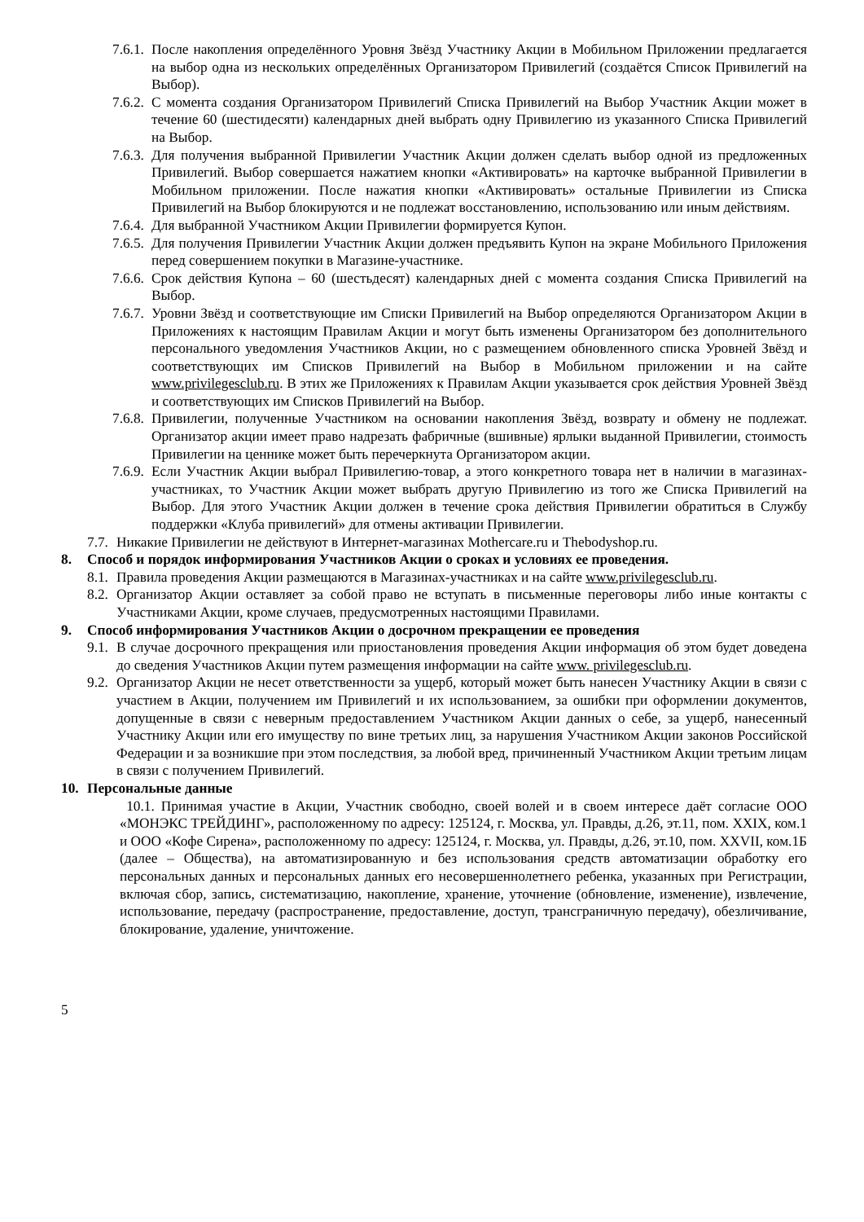7.6.1. После накопления определённого Уровня Звёзд Участнику Акции в Мобильном Приложении предлагается на выбор одна из нескольких определённых Организатором Привилегий (создаётся Список Привилегий на Выбор).
7.6.2. С момента создания Организатором Привилегий Списка Привилегий на Выбор Участник Акции может в течение 60 (шестидесяти) календарных дней выбрать одну Привилегию из указанного Списка Привилегий на Выбор.
7.6.3. Для получения выбранной Привилегии Участник Акции должен сделать выбор одной из предложенных Привилегий. Выбор совершается нажатием кнопки «Активировать» на карточке выбранной Привилегии в Мобильном приложении. После нажатия кнопки «Активировать» остальные Привилегии из Списка Привилегий на Выбор блокируются и не подлежат восстановлению, использованию или иным действиям.
7.6.4. Для выбранной Участником Акции Привилегии формируется Купон.
7.6.5. Для получения Привилегии Участник Акции должен предъявить Купон на экране Мобильного Приложения перед совершением покупки в Магазине-участнике.
7.6.6. Срок действия Купона – 60 (шестьдесят) календарных дней с момента создания Списка Привилегий на Выбор.
7.6.7. Уровни Звёзд и соответствующие им Списки Привилегий на Выбор определяются Организатором Акции в Приложениях к настоящим Правилам Акции и могут быть изменены Организатором без дополнительного персонального уведомления Участников Акции, но с размещением обновленного списка Уровней Звёзд и соответствующих им Списков Привилегий на Выбор в Мобильном приложении и на сайте www.privilegesclub.ru. В этих же Приложениях к Правилам Акции указывается срок действия Уровней Звёзд и соответствующих им Списков Привилегий на Выбор.
7.6.8. Привилегии, полученные Участником на основании накопления Звёзд, возврату и обмену не подлежат. Организатор акции имеет право надрезать фабричные (вшивные) ярлыки выданной Привилегии, стоимость Привилегии на ценнике может быть перечеркнута Организатором акции.
7.6.9. Если Участник Акции выбрал Привилегию-товар, а этого конкретного товара нет в наличии в магазинах-участниках, то Участник Акции может выбрать другую Привилегию из того же Списка Привилегий на Выбор. Для этого Участник Акции должен в течение срока действия Привилегии обратиться в Службу поддержки «Клуба привилегий» для отмены активации Привилегии.
7.7. Никакие Привилегии не действуют в Интернет-магазинах Mothercare.ru и Thebodyshop.ru.
8. Способ и порядок информирования Участников Акции о сроках и условиях ее проведения.
8.1. Правила проведения Акции размещаются в Магазинах-участниках и на сайте www.privilegesclub.ru.
8.2. Организатор Акции оставляет за собой право не вступать в письменные переговоры либо иные контакты с Участниками Акции, кроме случаев, предусмотренных настоящими Правилами.
9. Способ информирования Участников Акции о досрочном прекращении ее проведения
9.1. В случае досрочного прекращения или приостановления проведения Акции информация об этом будет доведена до сведения Участников Акции путем размещения информации на сайте www. privilegesclub.ru.
9.2. Организатор Акции не несет ответственности за ущерб, который может быть нанесен Участнику Акции в связи с участием в Акции, получением им Привилегий и их использованием, за ошибки при оформлении документов, допущенные в связи с неверным предоставлением Участником Акции данных о себе, за ущерб, нанесенный Участнику Акции или его имуществу по вине третьих лиц, за нарушения Участником Акции законов Российской Федерации и за возникшие при этом последствия, за любой вред, причиненный Участником Акции третьим лицам в связи с получением Привилегий.
10. Персональные данные
10.1. Принимая участие в Акции, Участник свободно, своей волей и в своем интересе даёт согласие ООО «МОНЭКС ТРЕЙДИНГ», расположенному по адресу: 125124, г. Москва, ул. Правды, д.26, эт.11, пом. XXIX, ком.1 и ООО «Кофе Сирена», расположенному по адресу: 125124, г. Москва, ул. Правды, д.26, эт.10, пом. XXVII, ком.1Б (далее – Общества), на автоматизированную и без использования средств автоматизации обработку его персональных данных и персональных данных его несовершеннолетнего ребенка, указанных при Регистрации, включая сбор, запись, систематизацию, накопление, хранение, уточнение (обновление, изменение), извлечение, использование, передачу (распространение, предоставление, доступ, трансграничную передачу), обезличивание, блокирование, удаление, уничтожение.
5